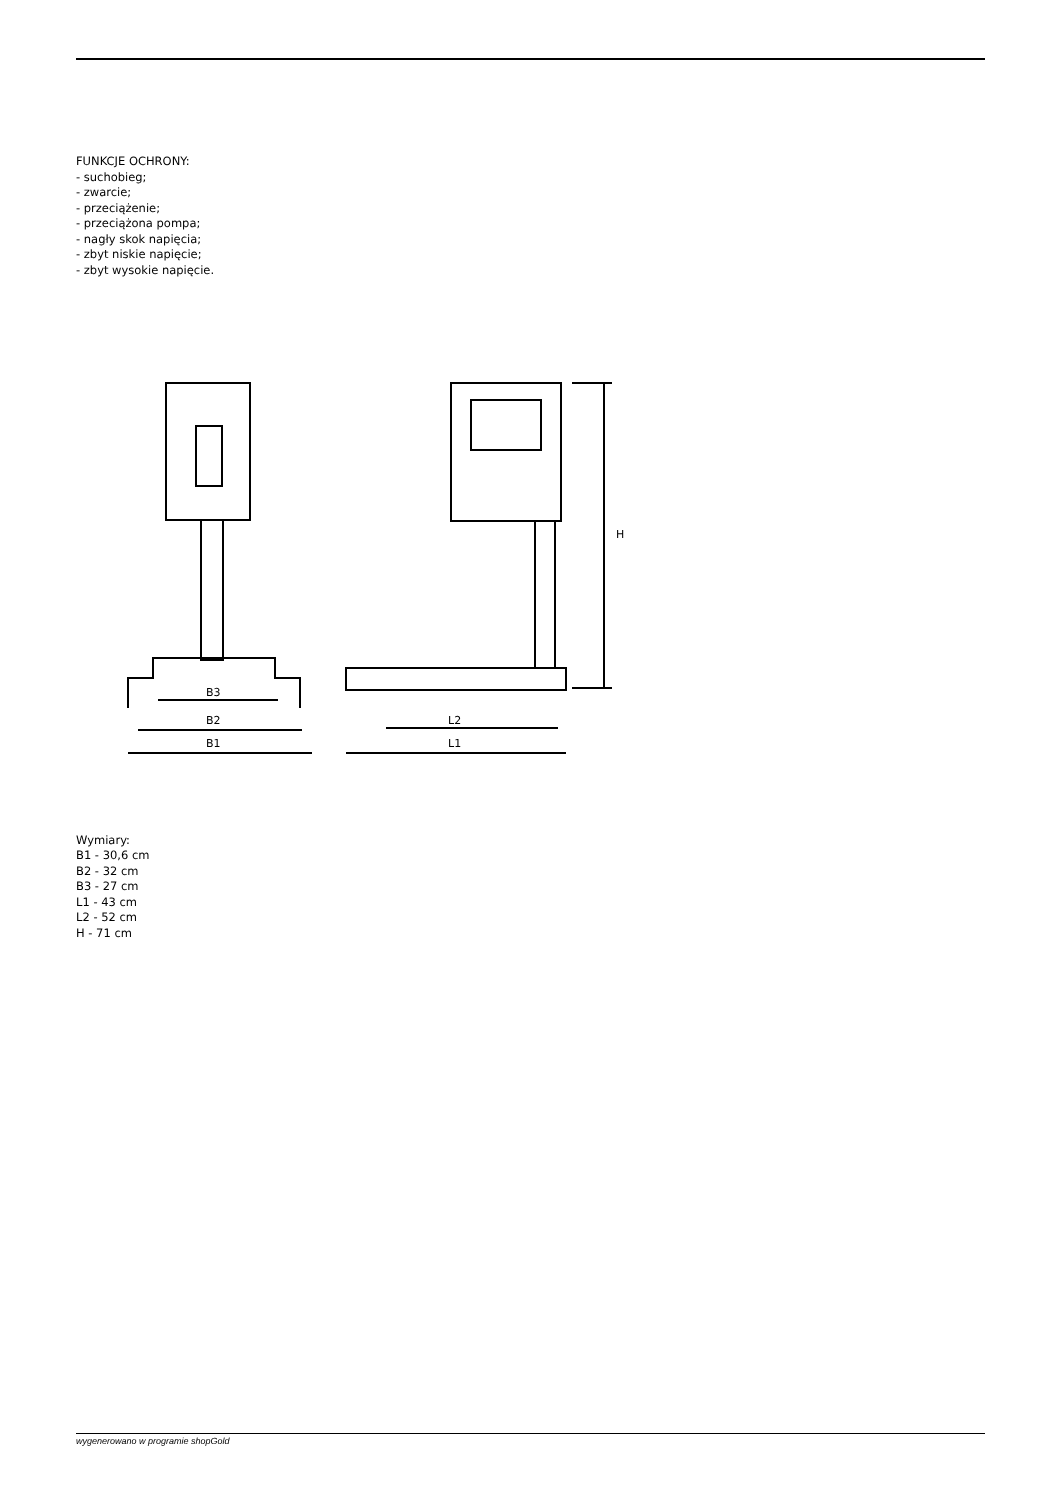FUNKCJE OCHRONY:
- suchobieg;
- zwarcie;
- przeciążenie;
- przeciążona pompa;
- nagły skok napięcia;
- zbyt niskie napięcie;
- zbyt wysokie napięcie.
B3
B2
B1
L2
L1
H
Wymiary:
B1 - 30,6 cm
B2 - 32 cm
B3 - 27 cm
L1 - 43 cm
L2 - 52 cm
H - 71 cm
wygenerowano w programie shopGold